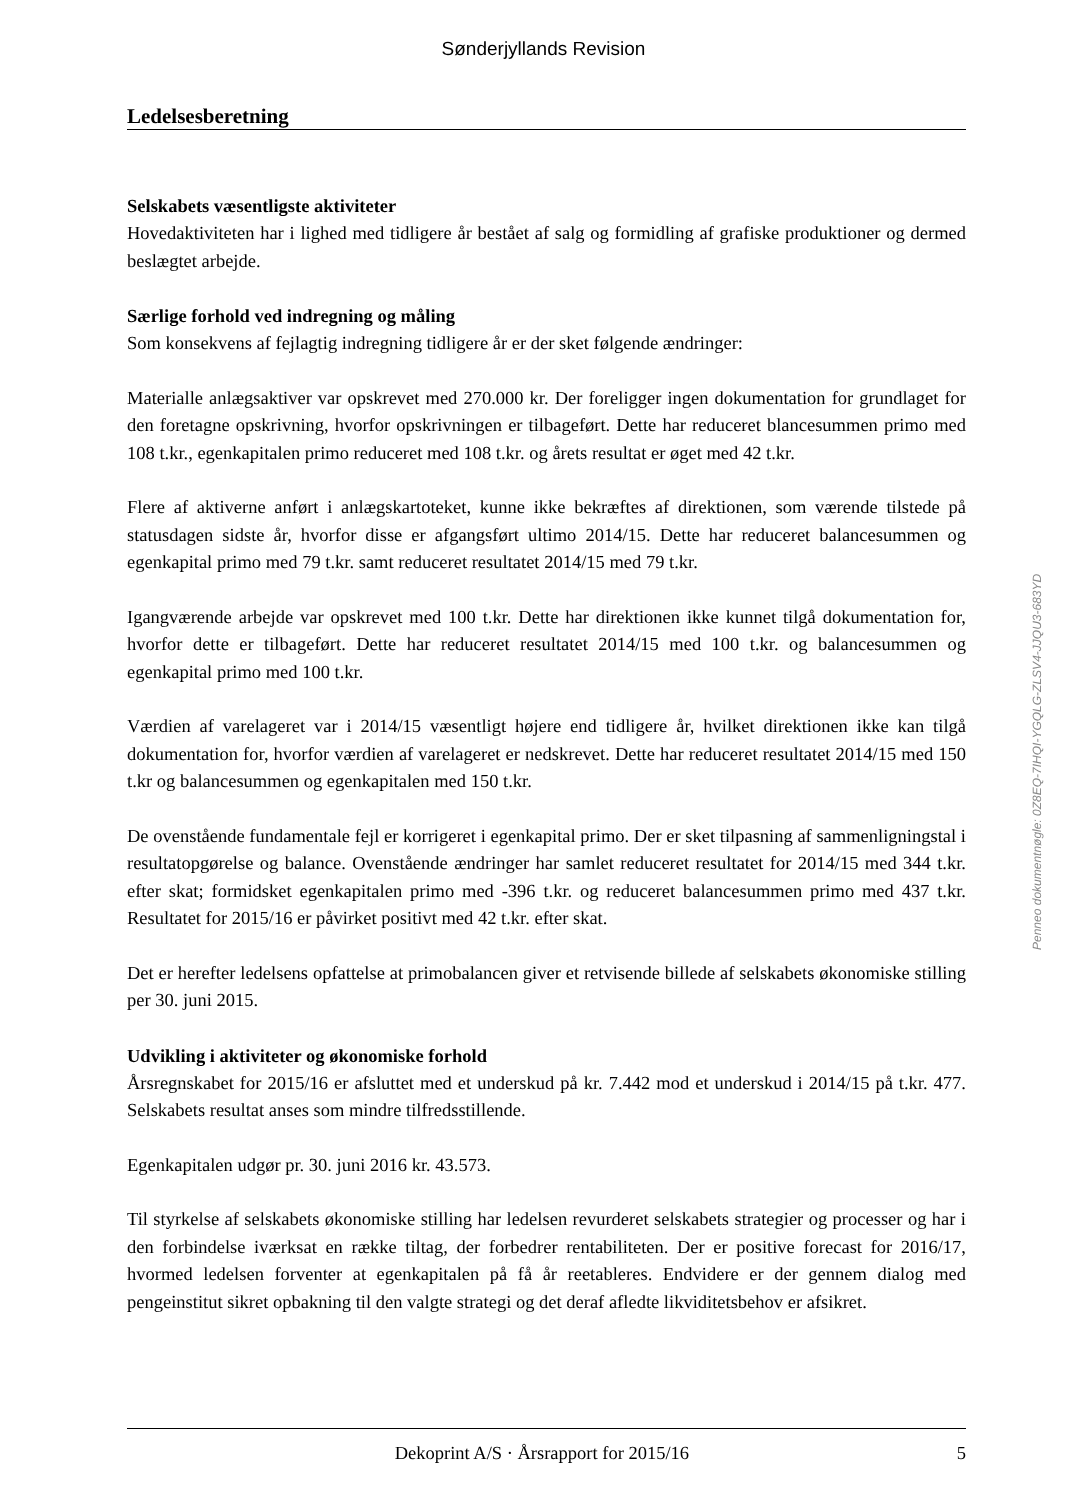Sønderjyllands Revision
Ledelsesberetning
Selskabets væsentligste aktiviteter
Hovedaktiviteten har i lighed med tidligere år bestået af salg og formidling af grafiske produktioner og dermed beslægtet arbejde.
Særlige forhold ved indregning og måling
Som konsekvens af fejlagtig indregning tidligere år er der sket følgende ændringer:
Materialle anlægsaktiver var opskrevet med 270.000 kr. Der foreligger ingen dokumentation for grundlaget for den foretagne opskrivning, hvorfor opskrivningen er tilbageført. Dette har reduceret blancesummen primo med 108 t.kr., egenkapitalen primo reduceret med 108 t.kr. og årets resultat er øget med 42 t.kr.
Flere af aktiverne anført i anlægskartoteket, kunne ikke bekræftes af direktionen, som værende tilstede på statusdagen sidste år, hvorfor disse er afgangsført ultimo 2014/15. Dette har reduceret balancesummen og egenkapital primo med 79 t.kr. samt reduceret resultatet 2014/15 med 79 t.kr.
Igangværende arbejde var opskrevet med 100 t.kr. Dette har direktionen ikke kunnet tilgå dokumentation for, hvorfor dette er tilbageført. Dette har reduceret resultatet 2014/15 med 100 t.kr. og balancesummen og egenkapital primo med 100 t.kr.
Værdien af varelageret var i 2014/15 væsentligt højere end tidligere år, hvilket direktionen ikke kan tilgå dokumentation for, hvorfor værdien af varelageret er nedskrevet. Dette har reduceret resultatet 2014/15 med 150 t.kr og balancesummen og egenkapitalen med 150 t.kr.
De ovenstående fundamentale fejl er korrigeret i egenkapital primo. Der er sket tilpasning af sammenligningstal i resultatopgørelse og balance. Ovenstående ændringer har samlet reduceret resultatet for 2014/15 med 344 t.kr. efter skat; formidsket egenkapitalen primo med -396 t.kr. og reduceret balancesummen primo med 437 t.kr. Resultatet for 2015/16 er påvirket positivt med 42 t.kr. efter skat.
Det er herefter ledelsens opfattelse at primobalancen giver et retvisende billede af selskabets økonomiske stilling per 30. juni 2015.
Udvikling i aktiviteter og økonomiske forhold
Årsregnskabet for 2015/16 er afsluttet med et underskud på kr. 7.442 mod et underskud i 2014/15 på t.kr. 477. Selskabets resultat anses som mindre tilfredsstillende.
Egenkapitalen udgør pr. 30. juni 2016 kr. 43.573.
Til styrkelse af selskabets økonomiske stilling har ledelsen revurderet selskabets strategier og processer og har i den forbindelse iværksat en række tiltag, der forbedrer rentabiliteten. Der er positive forecast for 2016/17, hvormed ledelsen forventer at egenkapitalen på få år reetableres. Endvidere er der gennem dialog med pengeinstitut sikret opbakning til den valgte strategi og det deraf afledte likviditetsbehov er afsikret.
Dekoprint A/S · Årsrapport for 2015/16 5
Penneo dokumentnøgle: 0Z8EQ-7IHQI-YGQLG-ZLSV4-JJQU3-683YD